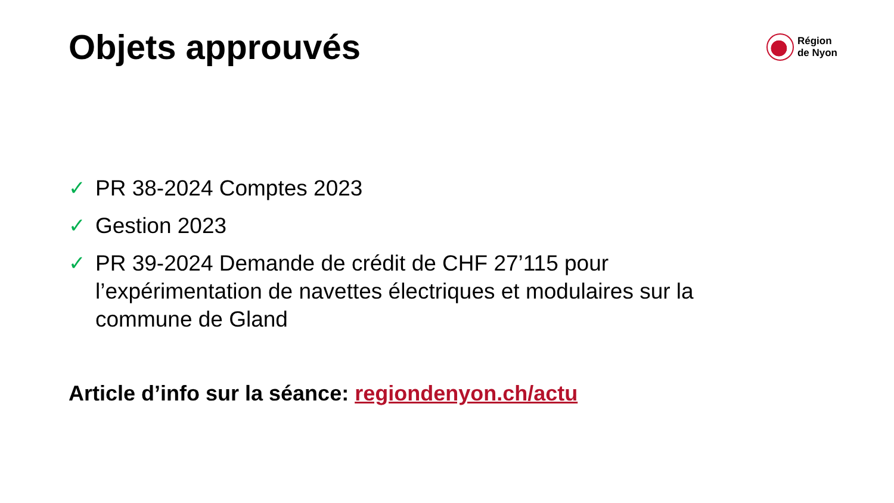Objets approuvés
Région
de Nyon
✓ PR 38-2024 Comptes 2023
✓ Gestion 2023
✓ PR 39-2024 Demande de crédit de CHF 27’115 pour l’expérimentation de navettes électriques et modulaires sur la commune de Gland
Article d’info sur la séance: regiondenyon.ch/actu